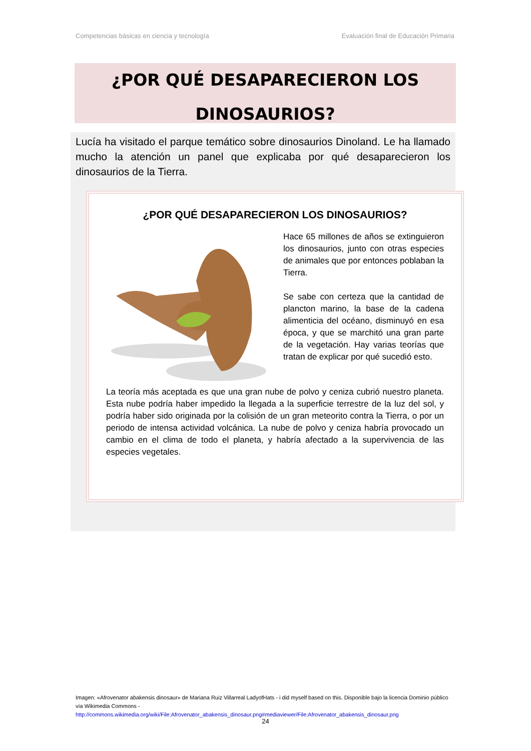Competencias básicas en ciencia y tecnología Evaluación final de Educación Primaria
¿POR QUÉ DESAPARECIERON LOS
DINOSAURIOS?
Lucía ha visitado el parque temático sobre dinosaurios Dinoland. Le ha llamado mucho la atención un panel que explicaba por qué desaparecieron los dinosaurios de la Tierra.
¿POR QUÉ DESAPARECIERON LOS DINOSAURIOS?
Hace 65 millones de años se extinguieron los dinosaurios, junto con otras especies de animales que por entonces poblaban la Tierra.
Se sabe con certeza que la cantidad de plancton marino, la base de la cadena alimenticia del océano, disminuyó en esa época, y que se marchitó una gran parte de la vegetación. Hay varias teorías que tratan de explicar por qué sucedió esto.
La teoría más aceptada es que una gran nube de polvo y ceniza cubrió nuestro planeta. Esta nube podría haber impedido la llegada a la superficie terrestre de la luz del sol, y podría haber sido originada por la colisión de un gran meteorito contra la Tierra, o por un periodo de intensa actividad volcánica. La nube de polvo y ceniza habría provocado un cambio en el clima de todo el planeta, y habría afectado a la supervivencia de las especies vegetales.
Imagen: «Afrovenator abakensis dinosaur» de Mariana Ruiz Villarreal LadyofHats - i did myself based on this. Disponible bajo la licencia Dominio público vía Wikimedia Commons -
http://commons.wikimedia.org/wiki/File:Afrovenator_abakensis_dinosaur.png#mediaviewer/File:Afrovenator_abakensis_dinosaur.png
24